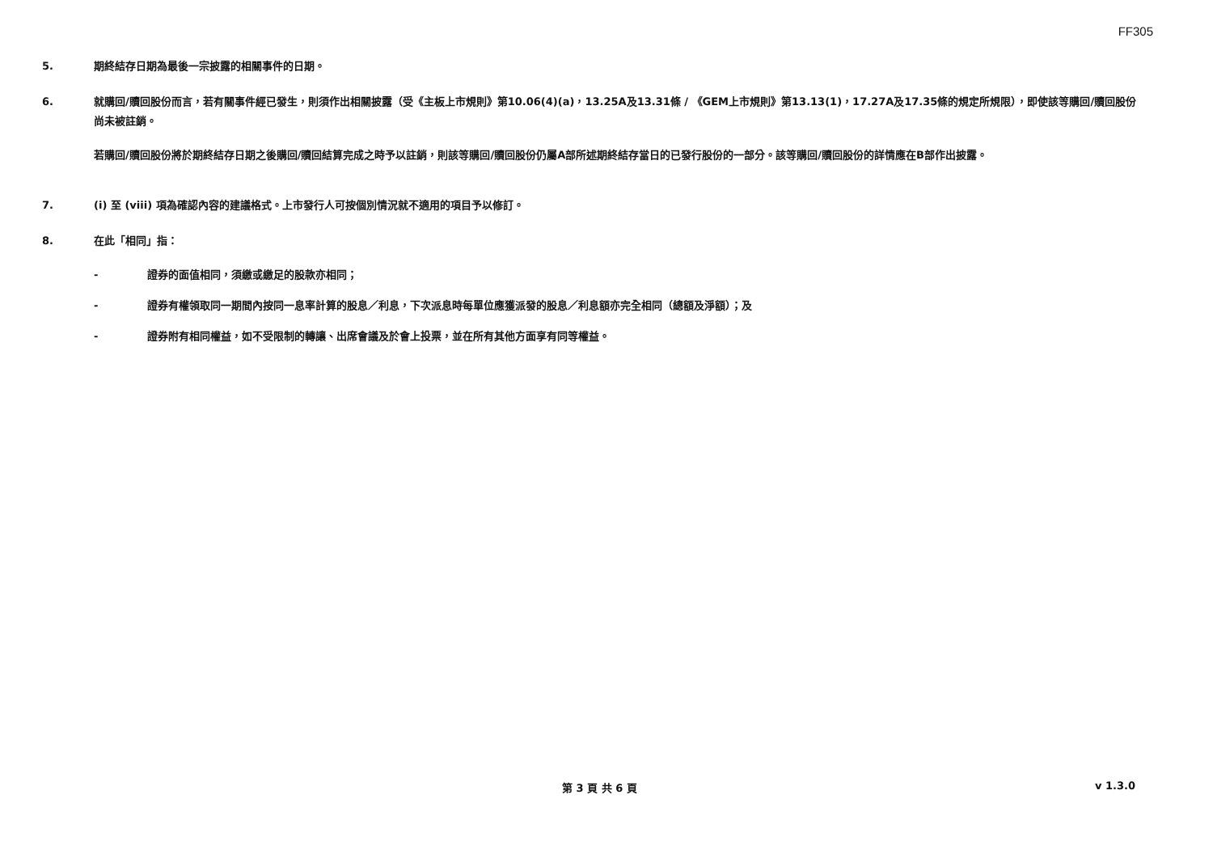FF305
5. 期終結存日期為最後一宗披露的相關事件的日期。
6. 就購回/贖回股份而言，若有關事件經已發生，則須作出相關披露（受《主板上市規則》第10.06(4)(a)，13.25A及13.31條 / 《GEM上市規則》第13.13(1)，17.27A及17.35條的規定所規限），即使該等購回/贖回股份尚未被註銷。
若購回/贖回股份將於期終結存日期之後購回/贖回結算完成之時予以註銷，則該等購回/贖回股份仍屬A部所述期終結存當日的已發行股份的一部分。該等購回/贖回股份的詳情應在B部作出披露。
7. (i) 至 (viii) 項為確認內容的建議格式。上市發行人可按個別情況就不適用的項目予以修訂。
8. 在此「相同」指：
- 證券的面值相同，須繳或繳足的股款亦相同；
- 證券有權領取同一期間內按同一息率計算的股息／利息，下次派息時每單位應獲派發的股息／利息額亦完全相同（總額及淨額）；及
- 證券附有相同權益，如不受限制的轉讓、出席會議及於會上投票，並在所有其他方面享有同等權益。
第 3 頁 共 6 頁 v 1.3.0